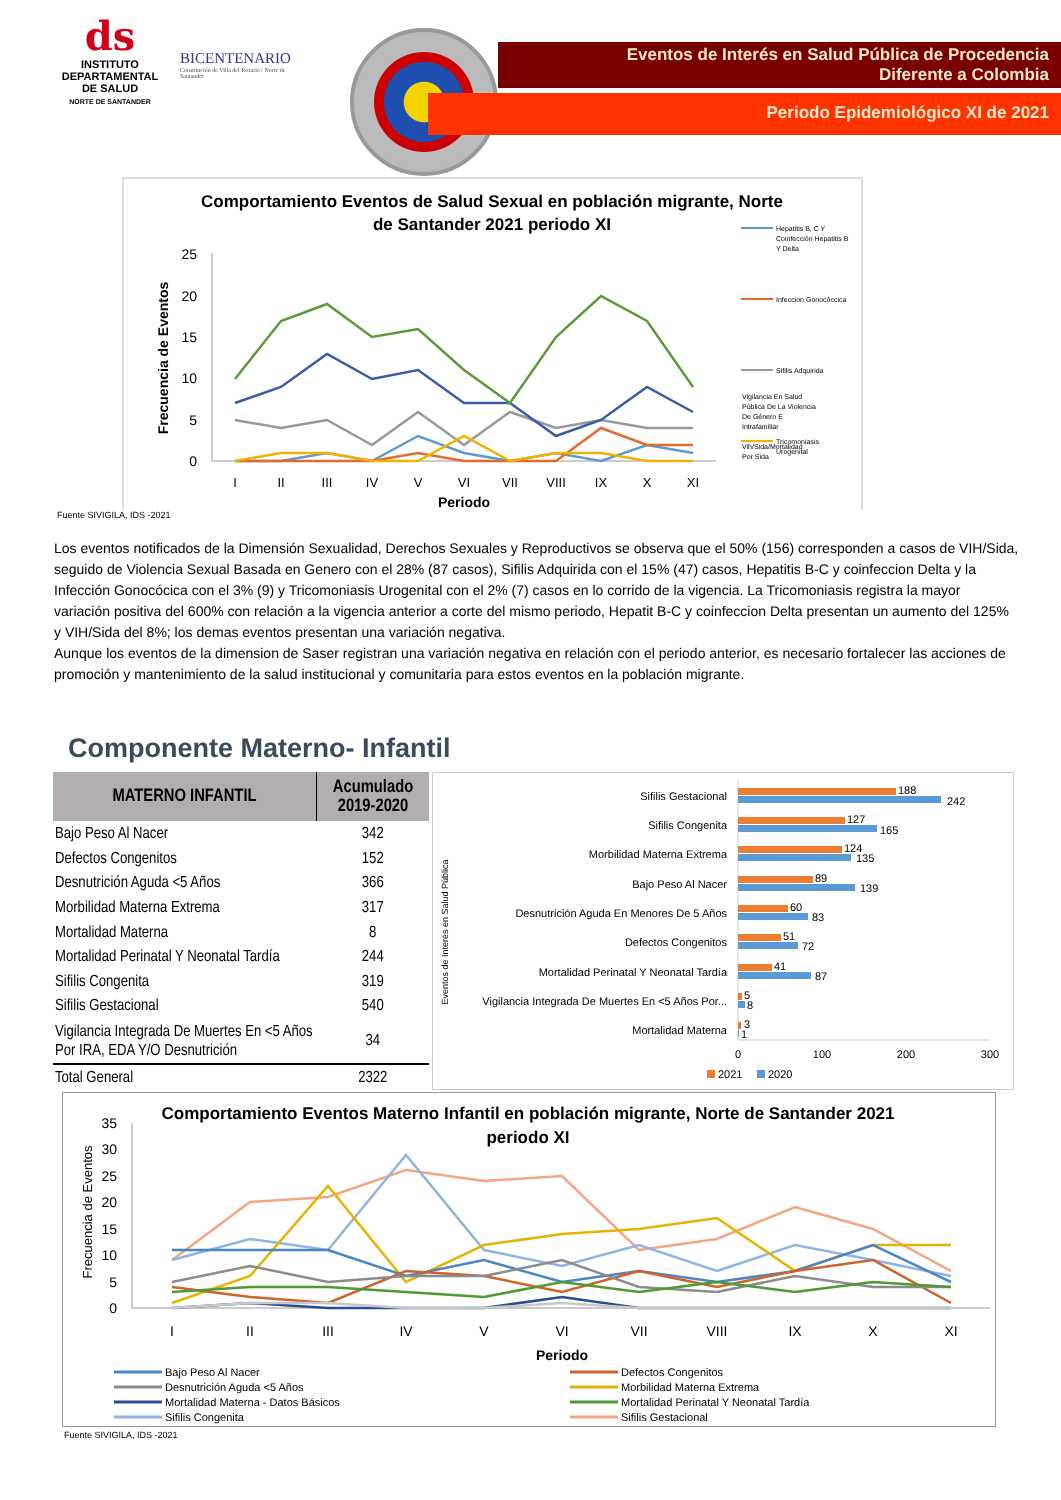ds
INSTITUTO
DEPARTAMENTAL
DE SALUD
NORTE DE SANTANDER
BICENTENARIO
Constitución de Villa del Rosario / Norte de Santander
Eventos de Interés en Salud Pública de Procedencia
Diferente a Colombia
Periodo Epidemiológico XI de 2021
Comportamiento Eventos de Salud Sexual en población migrante, Norte
de Santander 2021 periodo XI
0
5
10
15
20
25
Frecuencia de Eventos
I
II
III
IV
V
VI
VII
VIII
IX
X
XI
Periodo
Hepatitis B, C Y
Coinfección Hepatitis B
Y Delta
Infeccion Gonocóccica
Sifilis Adquirida
Tricomoniasis
Urogenital
Fuente SIVIGILA, IDS -2021
Los eventos notificados de la Dimensión Sexualidad, Derechos Sexuales y Reproductivos se observa que el 50% (156) corresponden a casos de VIH/Sida, seguido de Violencia Sexual Basada en Genero con el 28% (87 casos), Sifilis Adquirida con el 15% (47) casos, Hepatitis B-C y coinfeccion Delta y la Infección Gonocócica con el 3% (9) y Tricomoniasis Urogenital con el 2% (7) casos en lo corrido de la vigencia. La Tricomoniasis registra la mayor variación positiva del 600% con relación a la vigencia anterior a corte del mismo periodo, Hepatit B-C y coinfeccion Delta presentan un aumento del 125% y VIH/Sida del 8%; los demas eventos presentan una variación negativa.
Aunque los eventos de la dimension de Saser registran una variación negativa en relación con el periodo anterior, es necesario fortalecer las acciones de promoción y mantenimiento de la salud institucional y comunitaria para estos eventos en la población migrante.
Vigilancia En Salud
Pública De La Violencia
De Género E
Intrafamiliar
Vih/Sida/Mortalidad
Por Sida
Componente Materno- Infantil
| MATERNO INFANTIL | Acumulado 2019-2020 |
| --- | --- |
| Bajo Peso Al Nacer | 342 |
| Defectos Congenitos | 152 |
| Desnutrición Aguda <5 Años | 366 |
| Morbilidad Materna Extrema | 317 |
| Mortalidad Materna | 8 |
| Mortalidad Perinatal Y Neonatal Tardía | 244 |
| Sifilis Congenita | 319 |
| Sifilis Gestacional | 540 |
| Vigilancia Integrada De Muertes En <5 Años Por IRA, EDA Y/O Desnutrición | 34 |
| Total General | 2322 |
Eventos de Interés en Salud Pública
Sifilis Gestacional
Sifilis Congenita
Morbilidad Materna Extrema
Bajo Peso Al Nacer
Desnutrición Aguda En Menores De 5 Años
Defectos Congenitos
Mortalidad Perinatal Y Neonatal Tardía
Vigilancia Integrada De Muertes En <5 Años Por...
Mortalidad Materna
188
242
127
165
124
135
89
139
60
83
51
72
41
87
5
8
3
1
0
100
200
300
2021
2020
Comportamiento Eventos Materno Infantil en población migrante, Norte de Santander 2021
periodo XI
0
5
10
15
20
25
30
35
Frecuencia de Eventos
I
II
III
IV
V
VI
VII
VIII
IX
X
XI
Periodo
Bajo Peso Al Nacer
Defectos Congenitos
Desnutrición Aguda <5 Años
Morbilidad Materna Extrema
Mortalidad Materna - Datos Básicos
Mortalidad Perinatal Y Neonatal Tardía
Sifilis Congenita
Sifilis Gestacional
Fuente SIVIGILA, IDS -2021